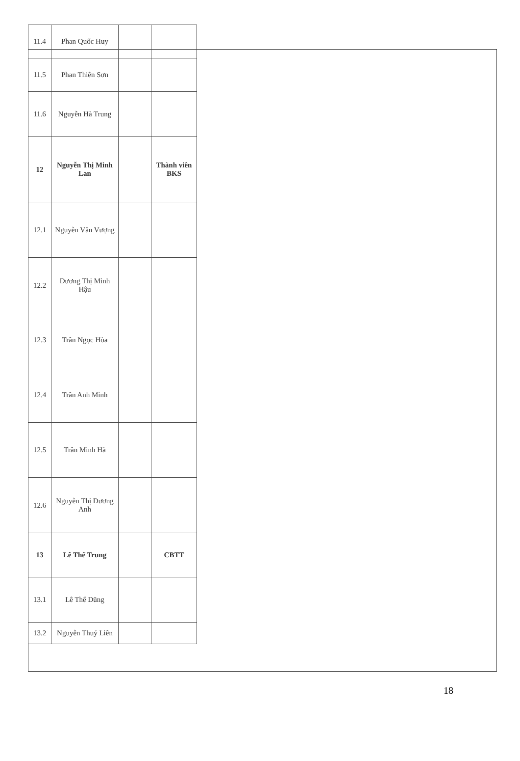| 11.4 | Phan Quốc Huy | | |
| 11.5 | Phan Thiên Sơn | | |
| 11.6 | Nguyễn Hà Trung | | |
| 12 | Nguyễn Thị Minh Lan | | Thành viên BKS |
| 12.1 | Nguyễn Văn Vượng | | |
| 12.2 | Dương Thị Minh Hậu | | |
| 12.3 | Trần Ngọc Hòa | | |
| 12.4 | Trần Anh Minh | | |
| 12.5 | Trần Minh Hà | | |
| 12.6 | Nguyễn Thị Dương Anh | | |
| 13 | Lê Thế Trung | | CBTT |
| 13.1 | Lê Thế Dũng | | |
| 13.2 | Nguyễn Thuý Liên | | |
18